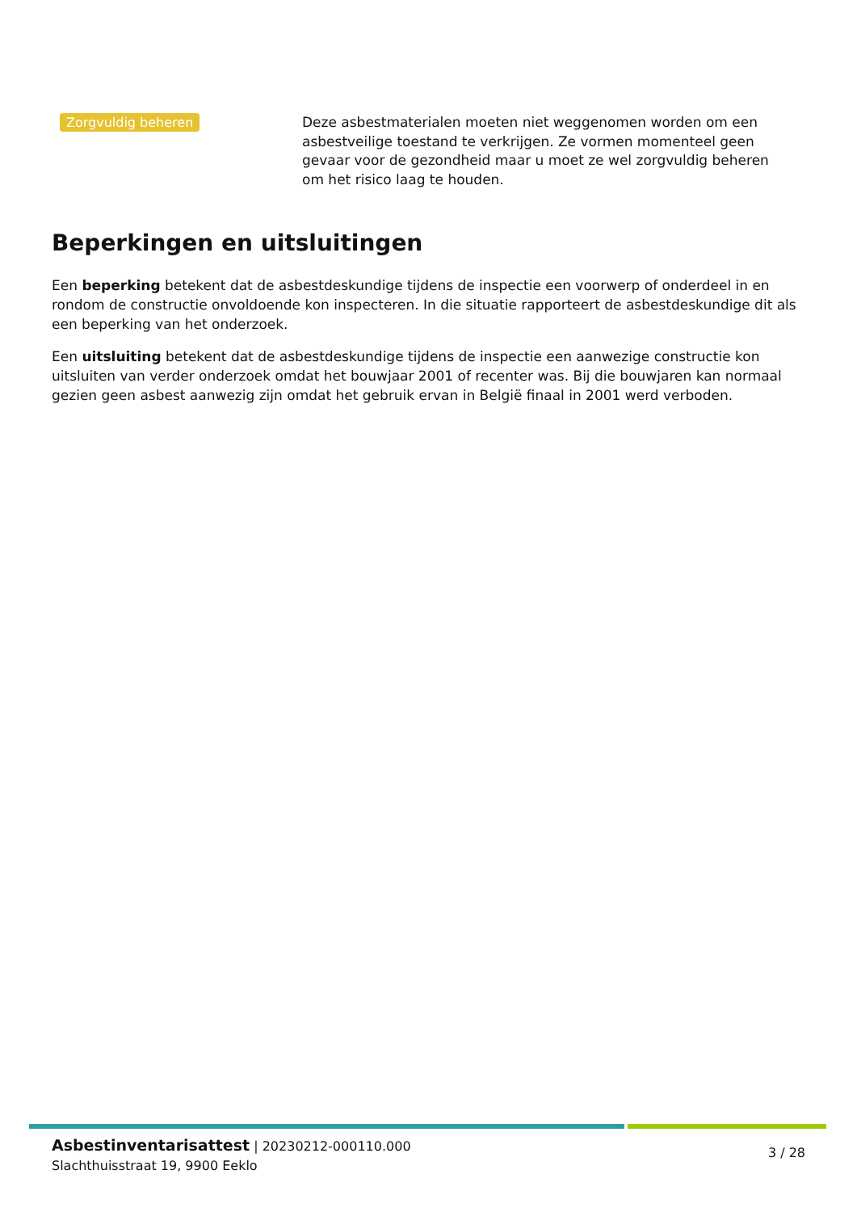Zorgvuldig beheren
Deze asbestmaterialen moeten niet weggenomen worden om een asbestveilige toestand te verkrijgen. Ze vormen momenteel geen gevaar voor de gezondheid maar u moet ze wel zorgvuldig beheren om het risico laag te houden.
Beperkingen en uitsluitingen
Een beperking betekent dat de asbestdeskundige tijdens de inspectie een voorwerp of onderdeel in en rondom de constructie onvoldoende kon inspecteren. In die situatie rapporteert de asbestdeskundige dit als een beperking van het onderzoek.
Een uitsluiting betekent dat de asbestdeskundige tijdens de inspectie een aanwezige constructie kon uitsluiten van verder onderzoek omdat het bouwjaar 2001 of recenter was. Bij die bouwjaren kan normaal gezien geen asbest aanwezig zijn omdat het gebruik ervan in België finaal in 2001 werd verboden.
Asbestinventarisattest | 20230212-000110.000
Slachthuisstraat 19, 9900 Eeklo
3 / 28